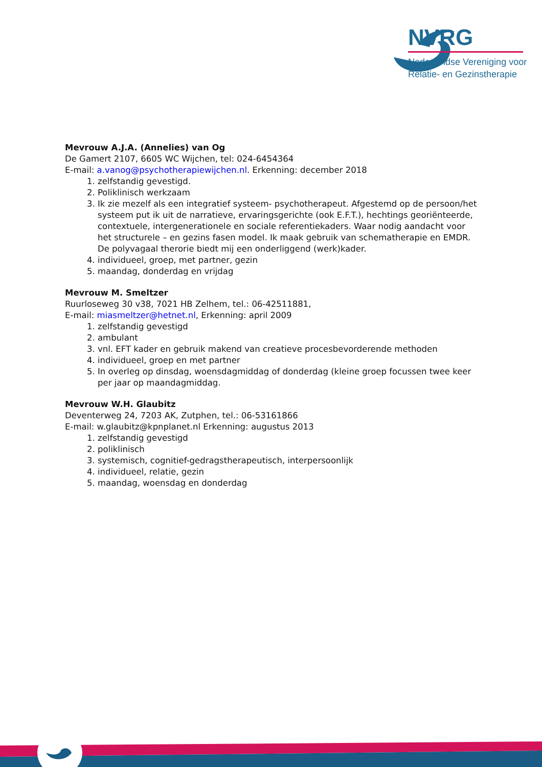NVRG
Nederlandse Vereniging voor
Relatie- en Gezinstherapie
Mevrouw A.J.A. (Annelies) van Og
De Gamert 2107, 6605 WC Wijchen, tel: 024-6454364
E-mail: a.vanog@psychotherapiewijchen.nl. Erkenning: december 2018
1. zelfstandig gevestigd.
2. Poliklinisch werkzaam
3. Ik zie mezelf als een integratief systeem- psychotherapeut. Afgestemd op de persoon/het systeem put ik uit de narratieve, ervaringsgerichte (ook E.F.T.), hechtings georiënteerde, contextuele, intergenerationele en sociale referentiekaders. Waar nodig aandacht voor het structurele – en gezins fasen model. Ik maak gebruik van schematherapie en EMDR. De polyvagaal therorie biedt mij een onderliggend (werk)kader.
4. individueel, groep, met partner, gezin
5. maandag, donderdag en vrijdag
Mevrouw M. Smeltzer
Ruurloseweg 30 v38, 7021 HB Zelhem, tel.: 06-42511881,
E-mail: miasmeltzer@hetnet.nl, Erkenning: april 2009
1. zelfstandig gevestigd
2. ambulant
3. vnl. EFT kader en gebruik makend van creatieve procesbevorderende methoden
4. individueel, groep en met partner
5. In overleg op dinsdag, woensdagmiddag of donderdag (kleine groep focussen twee keer per jaar op maandagmiddag.
Mevrouw W.H. Glaubitz
Deventerweg 24, 7203 AK, Zutphen, tel.: 06-53161866
E-mail: w.glaubitz@kpnplanet.nl Erkenning: augustus 2013
1. zelfstandig gevestigd
2. poliklinisch
3. systemisch, cognitief-gedragstherapeutisch, interpersoonlijk
4. individueel, relatie, gezin
5. maandag, woensdag en donderdag